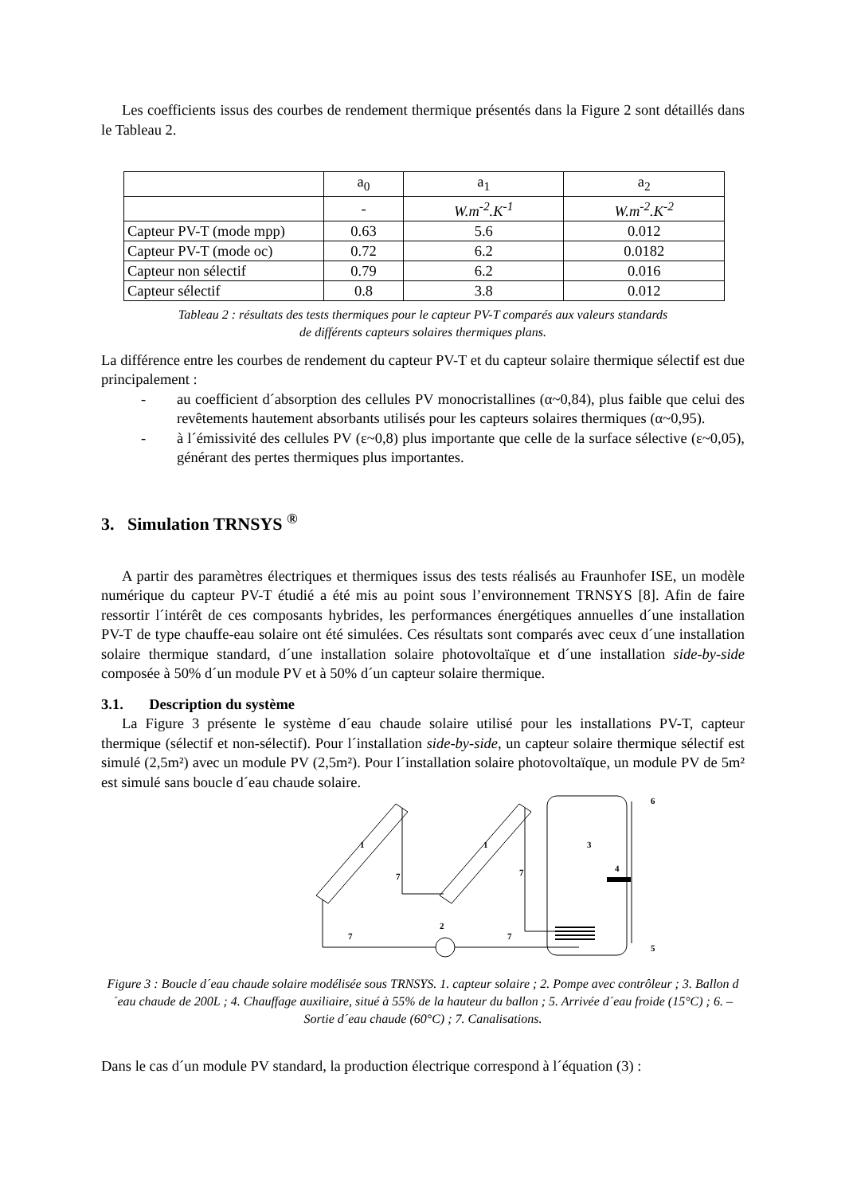Les coefficients issus des courbes de rendement thermique présentés dans la Figure 2 sont détaillés dans le Tableau 2.
| | a<sub>0</sub> | a<sub>1</sub> | a<sub>2</sub> |
| | - | W.m<sup>-2</sup>.K<sup>-1</sup> | W.m<sup>-2</sup>.K<sup>-2</sup> |
| Capteur PV-T (mode mpp) | 0.63 | 5.6 | 0.012 |
| Capteur PV-T (mode oc) | 0.72 | 6.2 | 0.0182 |
| Capteur non sélectif | 0.79 | 6.2 | 0.016 |
| Capteur sélectif | 0.8 | 3.8 | 0.012 |
Tableau 2 : résultats des tests thermiques pour le capteur PV-T comparés aux valeurs standards
de différents capteurs solaires thermiques plans.
La différence entre les courbes de rendement du capteur PV-T et du capteur solaire thermique sélectif est due principalement :
- au coefficient d´absorption des cellules PV monocristallines (α~0,84), plus faible que celui des revêtements hautement absorbants utilisés pour les capteurs solaires thermiques (α~0,95).
- à l´émissivité des cellules PV (ε~0,8) plus importante que celle de la surface sélective (ε~0,05), générant des pertes thermiques plus importantes.
3. Simulation TRNSYS <sup>®</sup>
A partir des paramètres électriques et thermiques issus des tests réalisés au Fraunhofer ISE, un modèle numérique du capteur PV-T étudié a été mis au point sous l’environnement TRNSYS [8]. Afin de faire ressortir l´intérêt de ces composants hybrides, les performances énergétiques annuelles d´une installation PV-T de type chauffe-eau solaire ont été simulées. Ces résultats sont comparés avec ceux d´une installation solaire thermique standard, d´une installation solaire photovoltaïque et d´une installation side-by-side composée à 50% d´un module PV et à 50% d´un capteur solaire thermique.
3.1. Description du système
La Figure 3 présente le système d´eau chaude solaire utilisé pour les installations PV-T, capteur thermique (sélectif et non-sélectif). Pour l´installation side-by-side, un capteur solaire thermique sélectif est simulé (2,5m²) avec un module PV (2,5m²). Pour l´installation solaire photovoltaïque, un module PV de 5m² est simulé sans boucle d´eau chaude solaire.
1
1
7
7
2
7
7
3
4
6
5
Figure 3 : Boucle d´eau chaude solaire modélisée sous TRNSYS. 1. capteur solaire ; 2. Pompe avec contrôleur ; 3. Ballon d´eau chaude de 200L ; 4. Chauffage auxiliaire, situé à 55% de la hauteur du ballon ; 5. Arrivée d´eau froide (15°C) ; 6. – Sortie d´eau chaude (60°C) ; 7. Canalisations.
Dans le cas d´un module PV standard, la production électrique correspond à l´équation (3) :